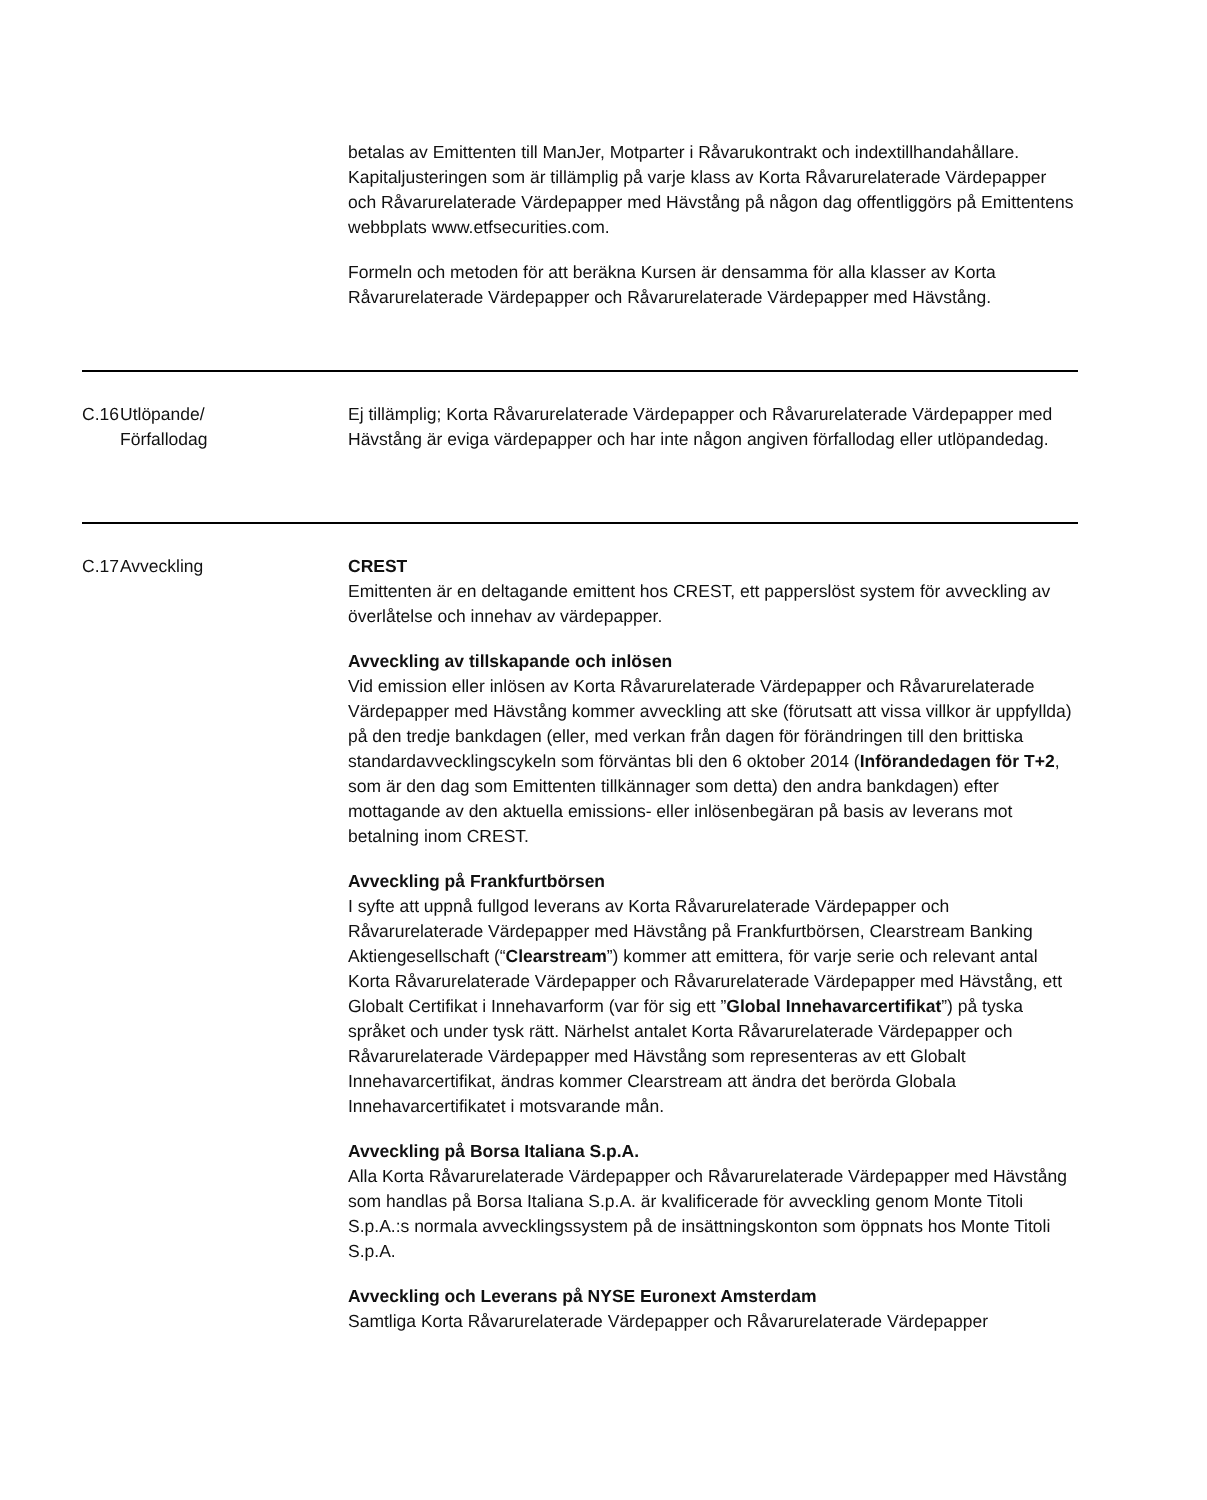| | | betalas av Emittenten till ManJer, Motparter i Råvarukontrakt och indextillhandahållare. Kapitaljusteringen som är tillämplig på varje klass av Korta Råvarurelaterade Värdepapper och Råvarurelaterade Värdepapper med Hävstång på någon dag offentliggörs på Emittentens webbplats www.etfsecurities.com. Formeln och metoden för att beräkna Kursen är densamma för alla klasser av Korta Råvarurelaterade Värdepapper och Råvarurelaterade Värdepapper med Hävstång. |
| C.16 | Utlöpande/ Förfallodag | Ej tillämplig; Korta Råvarurelaterade Värdepapper och Råvarurelaterade Värdepapper med Hävstång är eviga värdepapper och har inte någon angiven förfallodag eller utlöpandedag. |
| C.17 | Avveckling | CREST Emittenten är en deltagande emittent hos CREST, ett papperslöst system för avveckling av överlåtelse och innehav av värdepapper. Avveckling av tillskapande och inlösen Vid emission eller inlösen av Korta Råvarurelaterade Värdepapper och Råvarurelaterade Värdepapper med Hävstång kommer avveckling att ske (förutsatt att vissa villkor är uppfyllda) på den tredje bankdagen (eller, med verkan från dagen för förändringen till den brittiska standardavvecklingscykeln som förväntas bli den 6 oktober 2014 ( Införandedagen för T+2 , som är den dag som Emittenten tillkännager som detta) den andra bankdagen) efter mottagande av den aktuella emissions- eller inlösenbegäran på basis av leverans mot betalning inom CREST. Avveckling på Frankfurtbörsen I syfte att uppnå fullgod leverans av Korta Råvarurelaterade Värdepapper och Råvarurelaterade Värdepapper med Hävstång på Frankfurtbörsen, Clearstream Banking Aktiengesellschaft (“ Clearstream ”) kommer att emittera, för varje serie och relevant antal Korta Råvarurelaterade Värdepapper och Råvarurelaterade Värdepapper med Hävstång, ett Globalt Certifikat i Innehavarform (var för sig ett ” Global Innehavarcertifikat ”) på tyska språket och under tysk rätt. Närhelst antalet Korta Råvarurelaterade Värdepapper och Råvarurelaterade Värdepapper med Hävstång som representeras av ett Globalt Innehavarcertifikat, ändras kommer Clearstream att ändra det berörda Globala Innehavarcertifikatet i motsvarande mån. Avveckling på Borsa Italiana S.p.A. Alla Korta Råvarurelaterade Värdepapper och Råvarurelaterade Värdepapper med Hävstång som handlas på Borsa Italiana S.p.A. är kvalificerade för avveckling genom Monte Titoli S.p.A.:s normala avvecklingssystem på de insättningskonton som öppnats hos Monte Titoli S.p.A. Avveckling och Leverans på NYSE Euronext Amsterdam Samtliga Korta Råvarurelaterade Värdepapper och Råvarurelaterade Värdepapper |